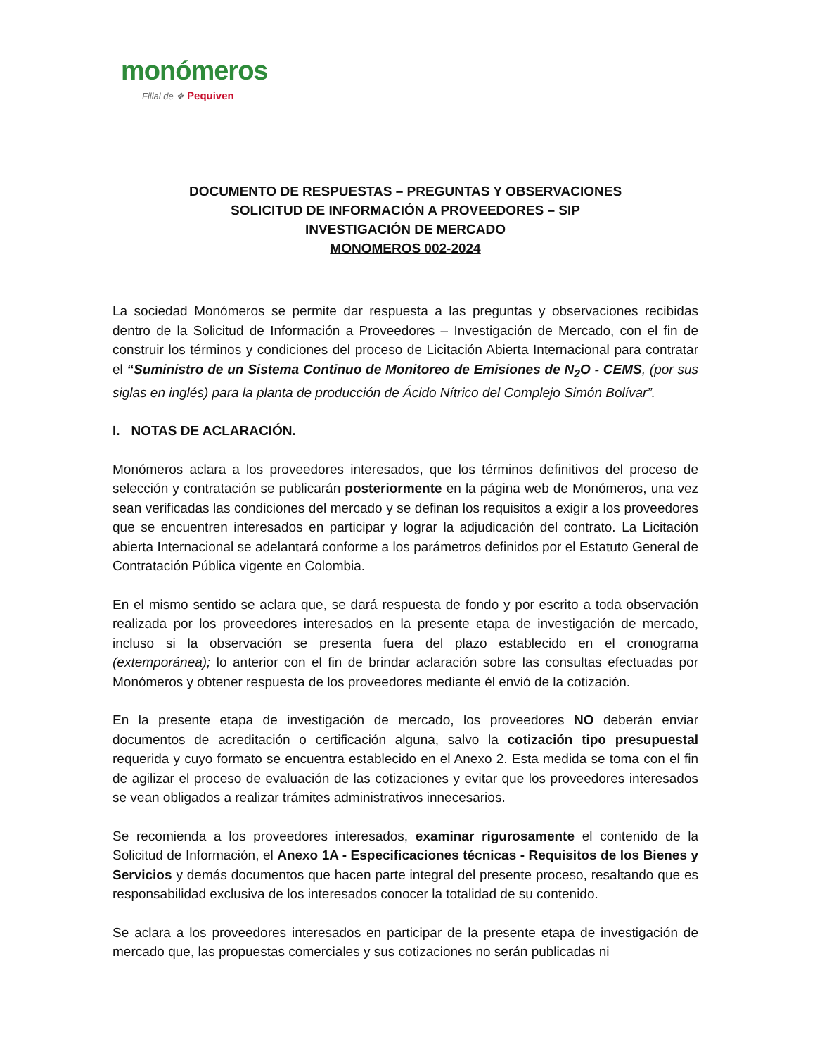monómeros
Filial de ❖ Pequiven
DOCUMENTO DE RESPUESTAS – PREGUNTAS Y OBSERVACIONES
SOLICITUD DE INFORMACIÓN A PROVEEDORES – SIP
INVESTIGACIÓN DE MERCADO
MONOMEROS 002-2024
La sociedad Monómeros se permite dar respuesta a las preguntas y observaciones recibidas dentro de la Solicitud de Información a Proveedores – Investigación de Mercado, con el fin de construir los términos y condiciones del proceso de Licitación Abierta Internacional para contratar el “Suministro de un Sistema Continuo de Monitoreo de Emisiones de N<sub>2</sub>O - CEMS, (por sus siglas en inglés) para la planta de producción de Ácido Nítrico del Complejo Simón Bolívar”.
I. NOTAS DE ACLARACIÓN.
Monómeros aclara a los proveedores interesados, que los términos definitivos del proceso de selección y contratación se publicarán posteriormente en la página web de Monómeros, una vez sean verificadas las condiciones del mercado y se definan los requisitos a exigir a los proveedores que se encuentren interesados en participar y lograr la adjudicación del contrato. La Licitación abierta Internacional se adelantará conforme a los parámetros definidos por el Estatuto General de Contratación Pública vigente en Colombia.
En el mismo sentido se aclara que, se dará respuesta de fondo y por escrito a toda observación realizada por los proveedores interesados en la presente etapa de investigación de mercado, incluso si la observación se presenta fuera del plazo establecido en el cronograma (extemporánea); lo anterior con el fin de brindar aclaración sobre las consultas efectuadas por Monómeros y obtener respuesta de los proveedores mediante él envió de la cotización.
En la presente etapa de investigación de mercado, los proveedores NO deberán enviar documentos de acreditación o certificación alguna, salvo la cotización tipo presupuestal requerida y cuyo formato se encuentra establecido en el Anexo 2. Esta medida se toma con el fin de agilizar el proceso de evaluación de las cotizaciones y evitar que los proveedores interesados se vean obligados a realizar trámites administrativos innecesarios.
Se recomienda a los proveedores interesados, examinar rigurosamente el contenido de la Solicitud de Información, el Anexo 1A - Especificaciones técnicas - Requisitos de los Bienes y Servicios y demás documentos que hacen parte integral del presente proceso, resaltando que es responsabilidad exclusiva de los interesados conocer la totalidad de su contenido.
Se aclara a los proveedores interesados en participar de la presente etapa de investigación de mercado que, las propuestas comerciales y sus cotizaciones no serán publicadas ni